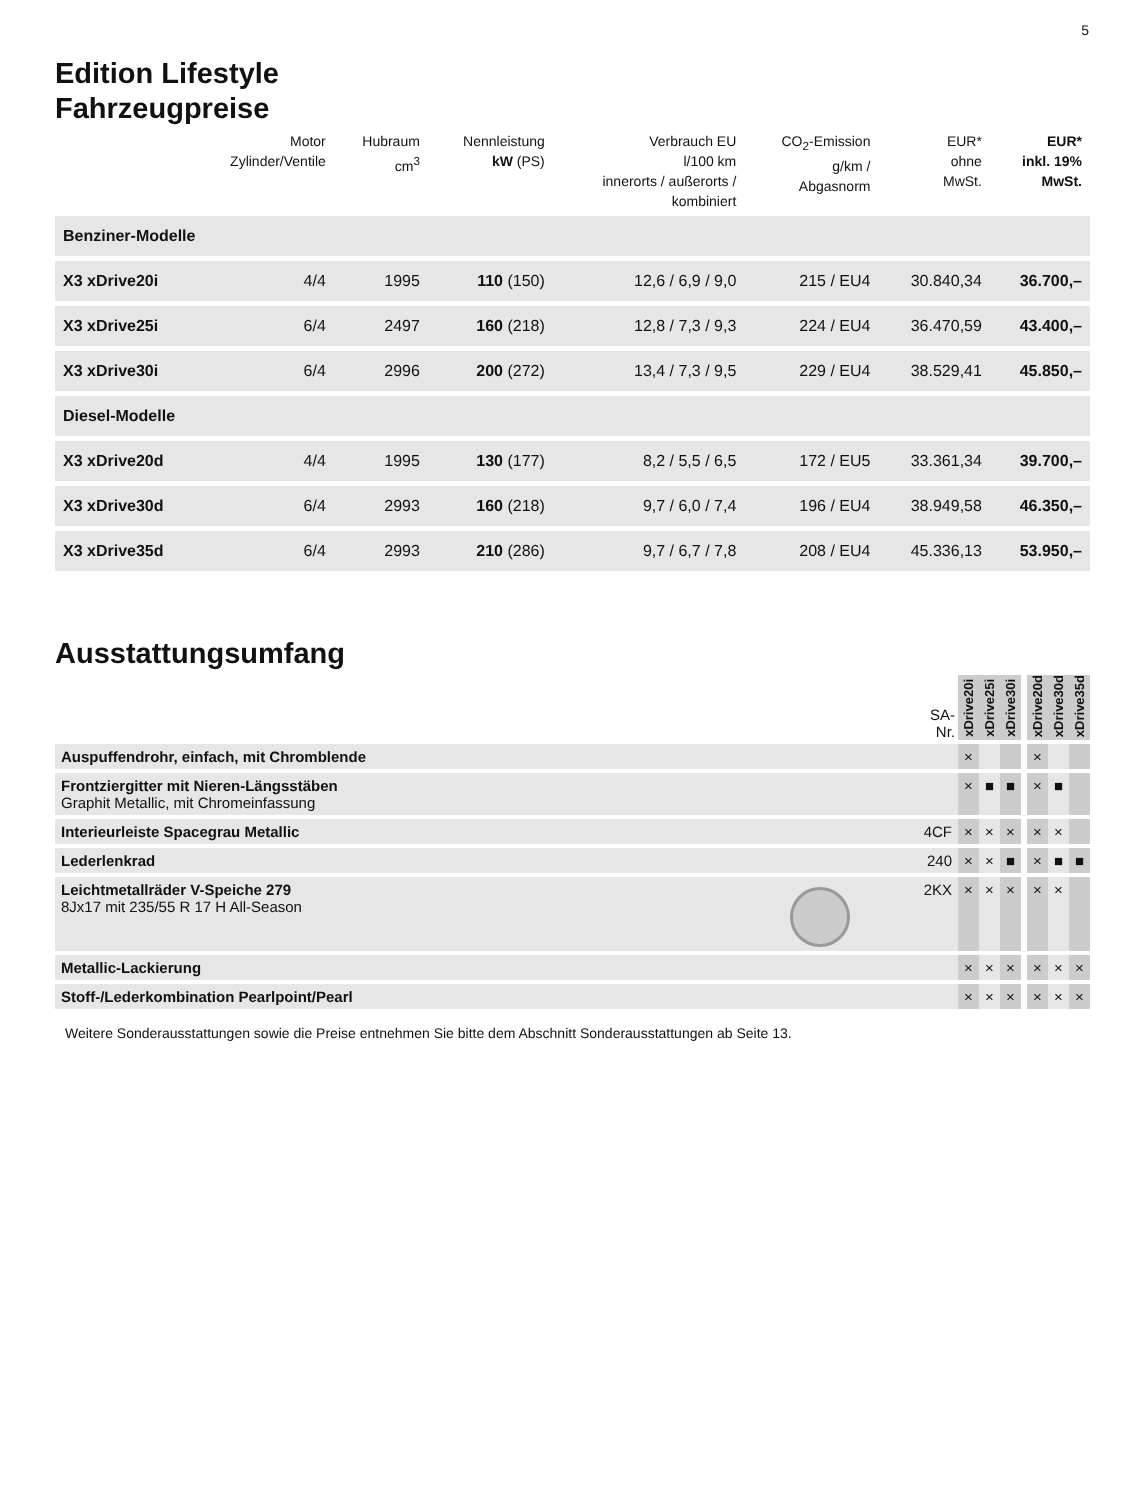5
Edition Lifestyle
Fahrzeugpreise
| | Motor Zylinder/Ventile | Hubraum cm<sup>3</sup> | Nennleistung kW (PS) | Verbrauch EU l/100 km innerorts / außerorts / kombiniert | CO<sub>2</sub>-Emission g/km / Abgasnorm | EUR* ohne MwSt. | EUR* inkl. 19% MwSt. |
| --- | --- | --- | --- | --- | --- | --- | --- |
| Benziner-Modelle | | | | | | | |
| X3 xDrive20i | 4/4 | 1995 | 110 (150) | 12,6 / 6,9 / 9,0 | 215 / EU4 | 30.840,34 | 36.700,– |
| X3 xDrive25i | 6/4 | 2497 | 160 (218) | 12,8 / 7,3 / 9,3 | 224 / EU4 | 36.470,59 | 43.400,– |
| X3 xDrive30i | 6/4 | 2996 | 200 (272) | 13,4 / 7,3 / 9,5 | 229 / EU4 | 38.529,41 | 45.850,– |
| Diesel-Modelle | | | | | | | |
| X3 xDrive20d | 4/4 | 1995 | 130 (177) | 8,2 / 5,5 / 6,5 | 172 / EU5 | 33.361,34 | 39.700,– |
| X3 xDrive30d | 6/4 | 2993 | 160 (218) | 9,7 / 6,0 / 7,4 | 196 / EU4 | 38.949,58 | 46.350,– |
| X3 xDrive35d | 6/4 | 2993 | 210 (286) | 9,7 / 6,7 / 7,8 | 208 / EU4 | 45.336,13 | 53.950,– |
Ausstattungsumfang
| | SA- Nr. | xDrive20i | xDrive25i | xDrive30i | | xDrive20d | xDrive30d | xDrive35d |
| --- | --- | --- | --- | --- | --- | --- | --- | --- |
| Auspuffendrohr, einfach, mit Chromblende | | × | | | | × | | |
| Frontziergitter mit Nieren-Längsstäben Graphit Metallic, mit Chromeinfassung | | × | ■ | ■ | | × | ■ | |
| Interieurleiste Spacegrau Metallic | 4CF | × | × | × | | × | × | |
| Lederlenkrad | 240 | × | × | ■ | | × | ■ | ■ |
| Leichtmetallräder V-Speiche 279 8Jx17 mit 235/55 R 17 H All-Season | 2KX | × | × | × | | × | × | |
| Metallic-Lackierung | | × | × | × | | × | × | × |
| Stoff-/Lederkombination Pearlpoint/Pearl | | × | × | × | | × | × | × |
Weitere Sonderausstattungen sowie die Preise entnehmen Sie bitte dem Abschnitt Sonderausstattungen ab Seite 13.